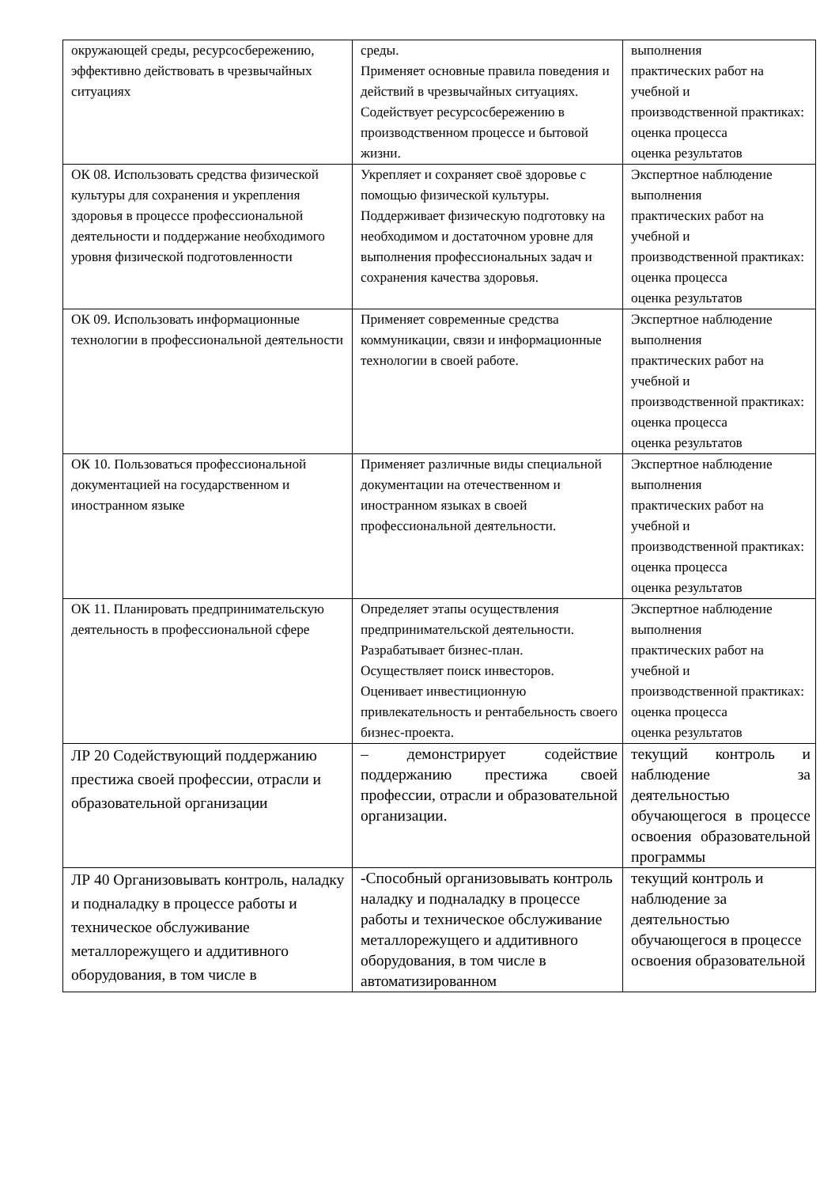| окружающей среды, ресурсосбережению, эффективно действовать в чрезвычайных ситуациях | среды. Применяет основные правила поведения и действий в чрезвычайных ситуациях. Содействует ресурсосбережению в производственном процессе и бытовой жизни. | выполнения практических работ на учебной и производственной практиках: оценка процесса оценка результатов |
| ОК 08. Использовать средства физической культуры для сохранения и укрепления здоровья в процессе профессиональной деятельности и поддержание необходимого уровня физической подготовленности | Укрепляет и сохраняет своё здоровье с помощью физической культуры. Поддерживает физическую подготовку на необходимом и достаточном уровне для выполнения профессиональных задач и сохранения качества здоровья. | Экспертное наблюдение выполнения практических работ на учебной и производственной практиках: оценка процесса оценка результатов |
| ОК 09. Использовать информационные технологии в профессиональной деятельности | Применяет современные средства коммуникации, связи и информационные технологии в своей работе. | Экспертное наблюдение выполнения практических работ на учебной и производственной практиках: оценка процесса оценка результатов |
| ОК 10. Пользоваться профессиональной документацией на государственном и иностранном языке | Применяет различные виды специальной документации на отечественном и иностранном языках в своей профессиональной деятельности. | Экспертное наблюдение выполнения практических работ на учебной и производственной практиках: оценка процесса оценка результатов |
| ОК 11. Планировать предпринимательскую деятельность в профессиональной сфере | Определяет этапы осуществления предпринимательской деятельности. Разрабатывает бизнес-план. Осуществляет поиск инвесторов. Оценивает инвестиционную привлекательность и рентабельность своего бизнес-проекта. | Экспертное наблюдение выполнения практических работ на учебной и производственной практиках: оценка процесса оценка результатов |
| ЛР 20 Содействующий поддержанию престижа своей профессии, отрасли и образовательной организации | – демонстрирует содействие поддержанию престижа своей профессии, отрасли и образовательной организации. | текущий контроль и наблюдение за деятельностью обучающегося в процессе освоения образовательной программы |
| ЛР 40 Организовывать контроль, наладку и подналадку в процессе работы и техническое обслуживание металлорежущего и аддитивного оборудования, в том числе в | -Способный организовывать контроль наладку и подналадку в процессе работы и техническое обслуживание металлорежущего и аддитивного оборудования, в том числе в автоматизированном | текущий контроль и наблюдение за деятельностью обучающегося в процессе освоения образовательной |